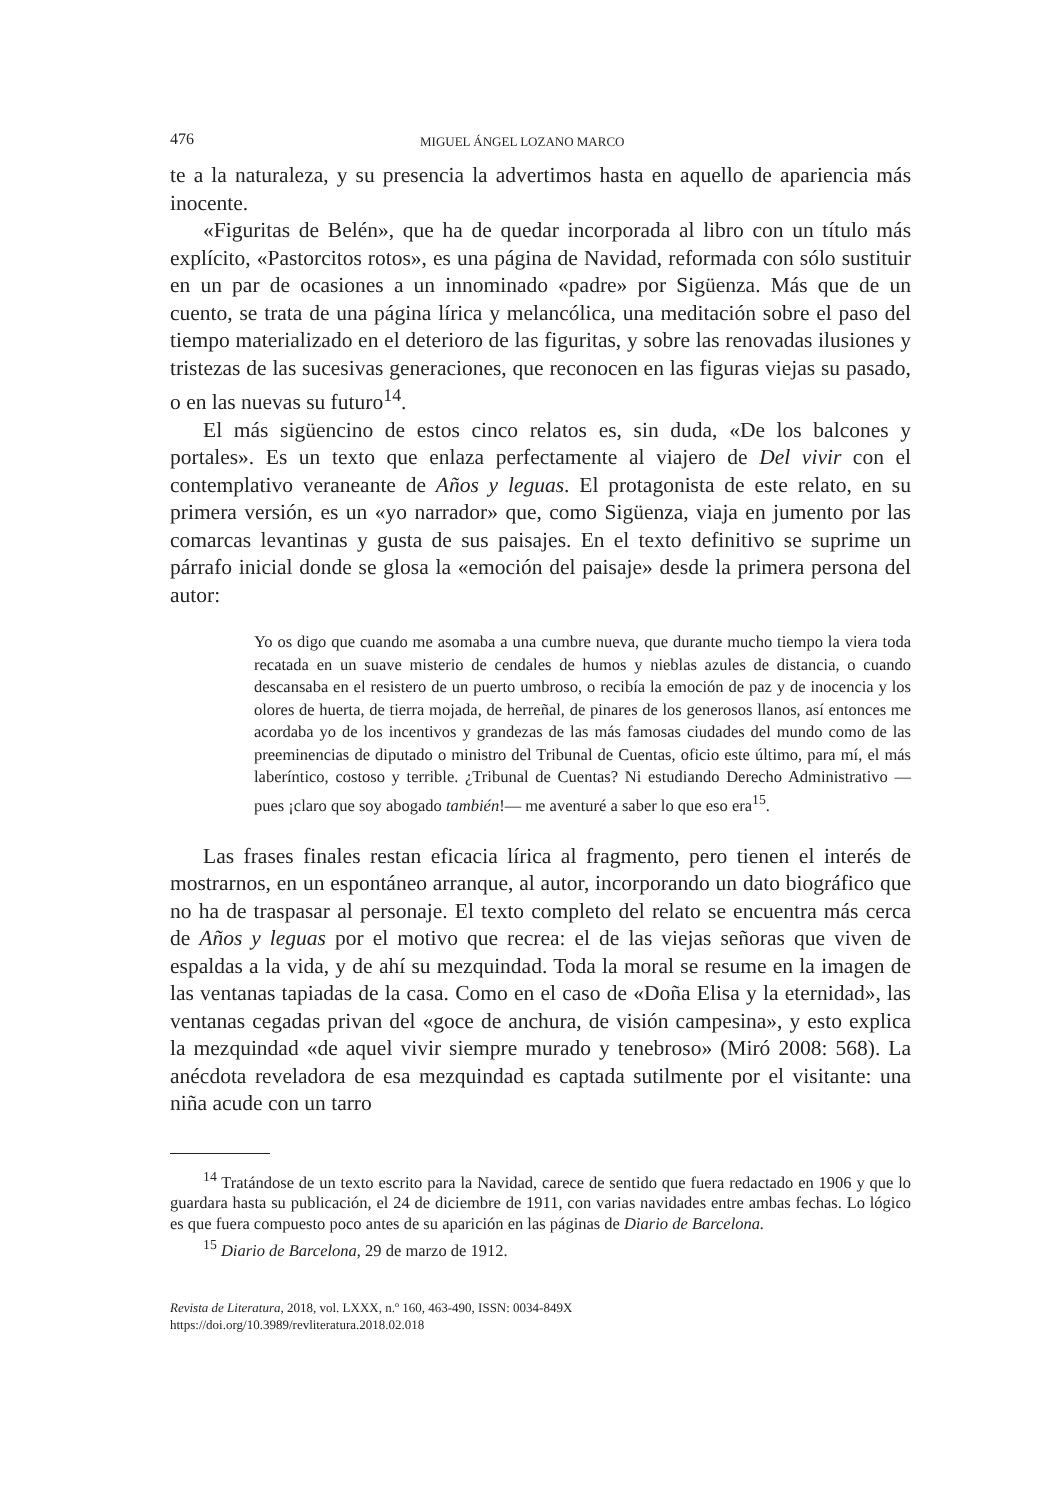476 MIGUEL ÁNGEL LOZANO MARCO
te a la naturaleza, y su presencia la advertimos hasta en aquello de apariencia más inocente.
«Figuritas de Belén», que ha de quedar incorporada al libro con un título más explícito, «Pastorcitos rotos», es una página de Navidad, reformada con sólo sustituir en un par de ocasiones a un innominado «padre» por Sigüenza. Más que de un cuento, se trata de una página lírica y melancólica, una meditación sobre el paso del tiempo materializado en el deterioro de las figuritas, y sobre las renovadas ilusiones y tristezas de las sucesivas generaciones, que reconocen en las figuras viejas su pasado, o en las nuevas su futuro<sup>14</sup>.
El más sigüencino de estos cinco relatos es, sin duda, «De los balcones y portales». Es un texto que enlaza perfectamente al viajero de Del vivir con el contemplativo veraneante de Años y leguas. El protagonista de este relato, en su primera versión, es un «yo narrador» que, como Sigüenza, viaja en jumento por las comarcas levantinas y gusta de sus paisajes. En el texto definitivo se suprime un párrafo inicial donde se glosa la «emoción del paisaje» desde la primera persona del autor:
Yo os digo que cuando me asomaba a una cumbre nueva, que durante mucho tiempo la viera toda recatada en un suave misterio de cendales de humos y nieblas azules de distancia, o cuando descansaba en el resistero de un puerto umbroso, o recibía la emoción de paz y de inocencia y los olores de huerta, de tierra mojada, de herreñal, de pinares de los generosos llanos, así entonces me acordaba yo de los incentivos y grandezas de las más famosas ciudades del mundo como de las preeminencias de diputado o ministro del Tribunal de Cuentas, oficio este último, para mí, el más laberíntico, costoso y terrible. ¿Tribunal de Cuentas? Ni estudiando Derecho Administrativo —pues ¡claro que soy abogado también!— me aventuré a saber lo que eso era<sup>15</sup>.
Las frases finales restan eficacia lírica al fragmento, pero tienen el interés de mostrarnos, en un espontáneo arranque, al autor, incorporando un dato biográfico que no ha de traspasar al personaje. El texto completo del relato se encuentra más cerca de Años y leguas por el motivo que recrea: el de las viejas señoras que viven de espaldas a la vida, y de ahí su mezquindad. Toda la moral se resume en la imagen de las ventanas tapiadas de la casa. Como en el caso de «Doña Elisa y la eternidad», las ventanas cegadas privan del «goce de anchura, de visión campesina», y esto explica la mezquindad «de aquel vivir siempre murado y tenebroso» (Miró 2008: 568). La anécdota reveladora de esa mezquindad es captada sutilmente por el visitante: una niña acude con un tarro
<sup>14</sup> Tratándose de un texto escrito para la Navidad, carece de sentido que fuera redactado en 1906 y que lo guardara hasta su publicación, el 24 de diciembre de 1911, con varias navidades entre ambas fechas. Lo lógico es que fuera compuesto poco antes de su aparición en las páginas de Diario de Barcelona.
<sup>15</sup> Diario de Barcelona, 29 de marzo de 1912.
Revista de Literatura, 2018, vol. LXXX, n.º 160, 463-490, ISSN: 0034-849X
https://doi.org/10.3989/revliteratura.2018.02.018